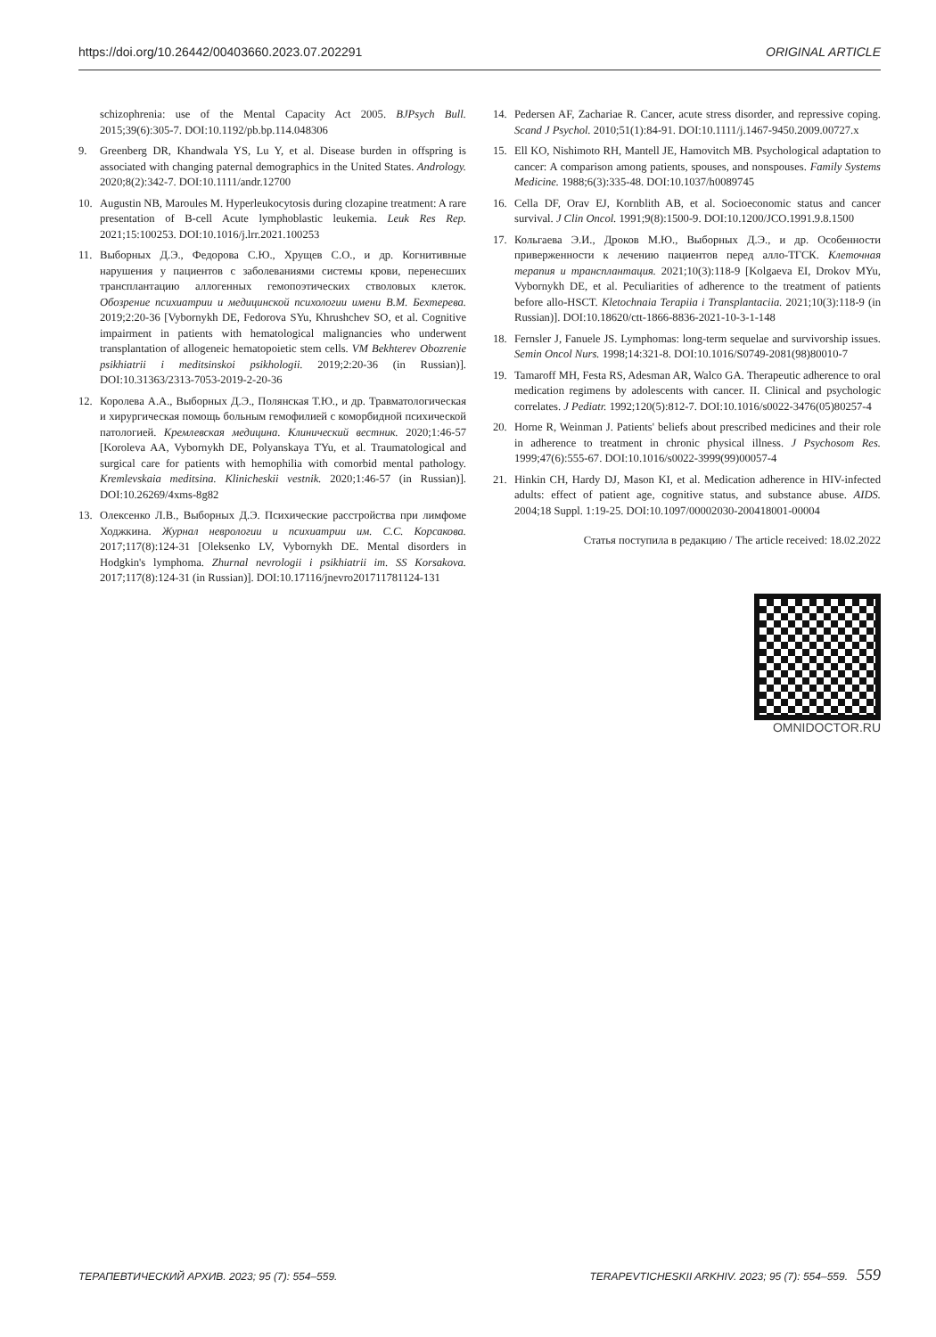https://doi.org/10.26442/00403660.2023.07.202291 ORIGINAL ARTICLE
schizophrenia: use of the Mental Capacity Act 2005. BJPsych Bull. 2015;39(6):305-7. DOI:10.1192/pb.bp.114.048306
9. Greenberg DR, Khandwala YS, Lu Y, et al. Disease burden in offspring is associated with changing paternal demographics in the United States. Andrology. 2020;8(2):342-7. DOI:10.1111/andr.12700
10. Augustin NB, Maroules M. Hyperleukocytosis during clozapine treatment: A rare presentation of B-cell Acute lymphoblastic leukemia. Leuk Res Rep. 2021;15:100253. DOI:10.1016/j.lrr.2021.100253
11. Выборных Д.Э., Федорова С.Ю., Хрущев С.О., и др. Когнитивные нарушения у пациентов с заболеваниями системы крови, перенесших трансплантацию аллогенных гемопоэтических стволовых клеток. Обозрение психиатрии и медицинской психологии имени В.М. Бехтерева. 2019;2:20-36 [Vybornykh DE, Fedorova SYu, Khrushchev SO, et al. Cognitive impairment in patients with hematological malignancies who underwent transplantation of allogeneic hematopoietic stem cells. VM Bekhterev Obozrenie psikhiatrii i meditsinskoi psikhologii. 2019;2:20-36 (in Russian)]. DOI:10.31363/2313-7053-2019-2-20-36
12. Королева А.А., Выборных Д.Э., Полянская Т.Ю., и др. Травматологическая и хирургическая помощь больным гемофилией с коморбидной психической патологией. Кремлевская медицина. Клинический вестник. 2020;1:46-57 [Koroleva AA, Vybornykh DE, Polyanskaya TYu, et al. Traumatological and surgical care for patients with hemophilia with comorbid mental pathology. Kremlevskaia meditsina. Klinicheskii vestnik. 2020;1:46-57 (in Russian)]. DOI:10.26269/4xms-8g82
13. Олексенко Л.В., Выборных Д.Э. Психические расстройства при лимфоме Ходжкина. Журнал неврологии и психиатрии им. С.С. Корсакова. 2017;117(8):124-31 [Oleksenko LV, Vybornykh DE. Mental disorders in Hodgkin's lymphoma. Zhurnal nevrologii i psikhiatrii im. SS Korsakova. 2017;117(8):124-31 (in Russian)]. DOI:10.17116/jnevro201711781124-131
14. Pedersen AF, Zachariae R. Cancer, acute stress disorder, and repressive coping. Scand J Psychol. 2010;51(1):84-91. DOI:10.1111/j.1467-9450.2009.00727.x
15. Ell KO, Nishimoto RH, Mantell JE, Hamovitch MB. Psychological adaptation to cancer: A comparison among patients, spouses, and nonspouses. Family Systems Medicine. 1988;6(3):335-48. DOI:10.1037/h0089745
16. Cella DF, Orav EJ, Kornblith AB, et al. Socioeconomic status and cancer survival. J Clin Oncol. 1991;9(8):1500-9. DOI:10.1200/JCO.1991.9.8.1500
17. Кольгаева Э.И., Дроков М.Ю., Выборных Д.Э., и др. Особенности приверженности к лечению пациентов перед алло-ТГСК. Клеточная терапия и трансплантация. 2021;10(3):118-9 [Kolgaeva EI, Drokov MYu, Vybornykh DE, et al. Peculiarities of adherence to the treatment of patients before allo-HSCT. Kletochnaia Terapiia i Transplantaciia. 2021;10(3):118-9 (in Russian)]. DOI:10.18620/ctt-1866-8836-2021-10-3-1-148
18. Fernsler J, Fanuele JS. Lymphomas: long-term sequelae and survivorship issues. Semin Oncol Nurs. 1998;14:321-8. DOI:10.1016/S0749-2081(98)80010-7
19. Tamaroff MH, Festa RS, Adesman AR, Walco GA. Therapeutic adherence to oral medication regimens by adolescents with cancer. II. Clinical and psychologic correlates. J Pediatr. 1992;120(5):812-7. DOI:10.1016/s0022-3476(05)80257-4
20. Horne R, Weinman J. Patients' beliefs about prescribed medicines and their role in adherence to treatment in chronic physical illness. J Psychosom Res. 1999;47(6):555-67. DOI:10.1016/s0022-3999(99)00057-4
21. Hinkin CH, Hardy DJ, Mason KI, et al. Medication adherence in HIV-infected adults: effect of patient age, cognitive status, and substance abuse. AIDS. 2004;18 Suppl. 1:19-25. DOI:10.1097/00002030-200418001-00004
Статья поступила в редакцию / The article received: 18.02.2022
OMNIDOCTOR.RU
ТЕРАПЕВТИЧЕСКИЙ АРХИВ. 2023; 95 (7): 554–559. TERAPEVTICHESKII ARKHIV. 2023; 95 (7): 554–559. 559